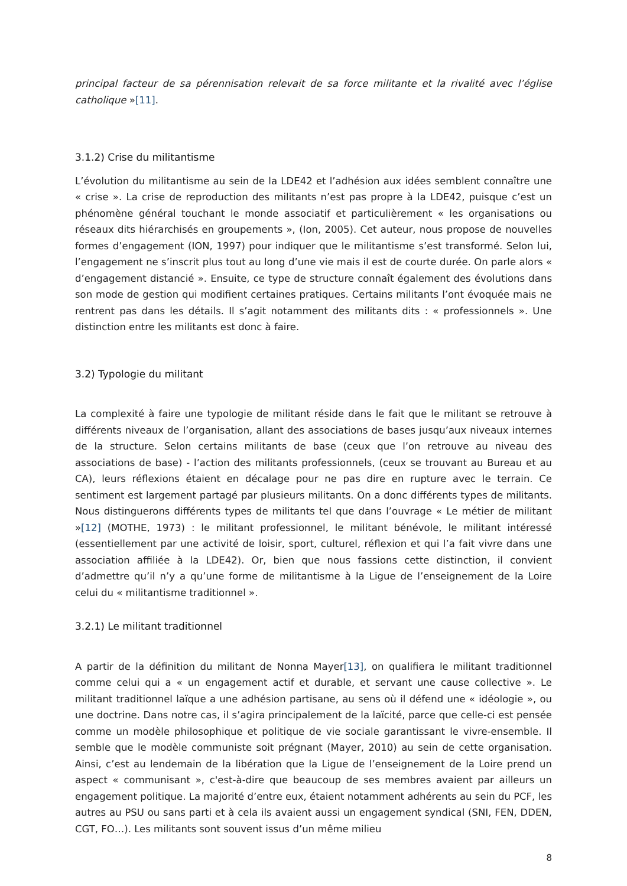principal facteur de sa pérennisation relevait de sa force militante et la rivalité avec l’église catholique »[11].
3.1.2) Crise du militantisme
L’évolution du militantisme au sein de la LDE42 et l’adhésion aux idées semblent connaître une « crise ». La crise de reproduction des militants n’est pas propre à la LDE42, puisque c’est un phénomène général touchant le monde associatif et particulièrement « les organisations ou réseaux dits hiérarchisés en groupements », (Ion, 2005). Cet auteur, nous propose de nouvelles formes d’engagement (ION, 1997) pour indiquer que le militantisme s’est transformé. Selon lui, l’engagement ne s’inscrit plus tout au long d’une vie mais il est de courte durée. On parle alors « d’engagement distancié ». Ensuite, ce type de structure connaît également des évolutions dans son mode de gestion qui modifient certaines pratiques. Certains militants l’ont évoquée mais ne rentrent pas dans les détails. Il s’agit notamment des militants dits : « professionnels ». Une distinction entre les militants est donc à faire.
3.2) Typologie du militant
La complexité à faire une typologie de militant réside dans le fait que le militant se retrouve à différents niveaux de l’organisation, allant des associations de bases jusqu’aux niveaux internes de la structure. Selon certains militants de base (ceux que l’on retrouve au niveau des associations de base) - l’action des militants professionnels, (ceux se trouvant au Bureau et au CA), leurs réflexions étaient en décalage pour ne pas dire en rupture avec le terrain. Ce sentiment est largement partagé par plusieurs militants. On a donc différents types de militants. Nous distinguerons différents types de militants tel que dans l’ouvrage « Le métier de militant »[12] (MOTHE, 1973) : le militant professionnel, le militant bénévole, le militant intéressé (essentiellement par une activité de loisir, sport, culturel, réflexion et qui l’a fait vivre dans une association affiliée à la LDE42). Or, bien que nous fassions cette distinction, il convient d’admettre qu’il n’y a qu’une forme de militantisme à la Ligue de l’enseignement de la Loire celui du « militantisme traditionnel ».
3.2.1) Le militant traditionnel
A partir de la définition du militant de Nonna Mayer[13], on qualifiera le militant traditionnel comme celui qui a « un engagement actif et durable, et servant une cause collective ». Le militant traditionnel laïque a une adhésion partisane, au sens où il défend une « idéologie », ou une doctrine. Dans notre cas, il s’agira principalement de la laïcité, parce que celle-ci est pensée comme un modèle philosophique et politique de vie sociale garantissant le vivre-ensemble. Il semble que le modèle communiste soit prégnant (Mayer, 2010) au sein de cette organisation. Ainsi, c’est au lendemain de la libération que la Ligue de l’enseignement de la Loire prend un aspect « communisant », c'est-à-dire que beaucoup de ses membres avaient par ailleurs un engagement politique. La majorité d’entre eux, étaient notamment adhérents au sein du PCF, les autres au PSU ou sans parti et à cela ils avaient aussi un engagement syndical (SNI, FEN, DDEN, CGT, FO…). Les militants sont souvent issus d’un même milieu
8